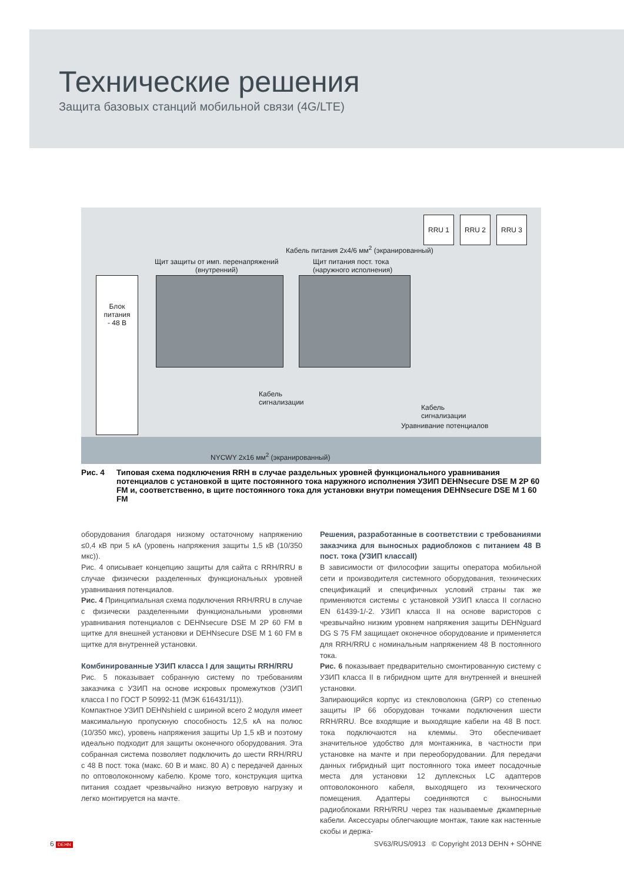Технические решения
Защита базовых станций мобильной связи (4G/LTE)
RRU 1 RRU 2 RRU 3
Кабель питания 2x4/6 мм<sup>2</sup> (экранированный)
Щит защиты от имп. перенапряжений
(внутренний)
Щит питания пост. тока
(наружного исполнения)
Блок
питания
- 48 В
Кабель
сигнализации
Кабель
сигнализации
Уравнивание потенциалов
NYCWY 2x16 мм<sup>2</sup> (экранированный)
Рис. 4 Типовая схема подключения RRH в случае раздельных уровней функционального уравнивания потенциалов с установкой в щите постоянного тока наружного исполнения УЗИП DEHNsecure DSE M 2P 60 FM и, соответственно, в щите постоянного тока для установки внутри помещения DEHNsecure DSE M 1 60 FM
оборудования благодаря низкому остаточному напряжению ≤0,4 кВ при 5 кА (уровень напряжения защиты 1,5 кВ (10/350 мкс)).
Рис. 4 описывает концепцию защиты для сайта с RRH/RRU в случае физически разделенных функциональных уровней уравнивания потенциалов.
Рис. 4 Принципиальная схема подключения RRH/RRU в случае с физически разделенными функциональными уровнями уравнивания потенциалов с DEHNsecure DSE M 2P 60 FM в щитке для внешней установки и DEHNsecure DSE M 1 60 FM в щитке для внутренней установки.
Комбинированные УЗИП класса I для защиты RRH/RRU
Рис. 5 показывает собранную систему по требованиям заказчика с УЗИП на основе искровых промежутков (УЗИП класса I по ГОСТ Р 50992-11 (МЭК 616431/11)).
Компактное УЗИП DEHNshield с шириной всего 2 модуля имеет максимальную пропускную способность 12,5 кА на полюс (10/350 мкс), уровень напряжения защиты Up 1,5 кВ и поэтому идеально подходит для защиты оконечного оборудования. Эта собранная система позволяет подключить до шести RRH/RRU с 48 В пост. тока (макс. 60 В и макс. 80 А) с передачей данных по оптоволоконному кабелю. Кроме того, конструкция щитка питания создает чрезвычайно низкую ветровую нагрузку и легко монтируется на мачте.
Решения, разработанные в соответствии с требованиями заказчика для выносных радиоблоков с питанием 48 В пост. тока (УЗИП классаII)
В зависимости от философии защиты оператора мобильной сети и производителя системного оборудования, технических спецификаций и специфичных условий страны так же применяются системы с установкой УЗИП класса II согласно EN 61439-1/-2. УЗИП класса II на основе варисторов с чрезвычайно низким уровнем напряжения защиты DEHNguard DG S 75 FM защищает оконечное оборудование и применяется для RRH/RRU с номинальным напряжением 48 В постоянного тока.
Рис. 6 показывает предварительно смонтированную систему с УЗИП класса II в гибридном щите для внутренней и внешней установки.
Запирающийся корпус из стекловолокна (GRP) со степенью защиты IP 66 оборудован точками подключения шести RRH/RRU. Все входящие и выходящие кабели на 48 В пост. тока подключаются на клеммы. Это обеспечивает значительное удобство для монтажника, в частности при установке на мачте и при переоборудовании. Для передачи данных гибридный щит постоянного тока имеет посадочные места для установки 12 дуплексных LC адаптеров оптоволоконного кабеля, выходящего из технического помещения. Адаптеры соединяются с выносными радиоблоками RRH/RRU через так называемые джамперные кабели. Аксессуары облегчающие монтаж, такие как настенные скобы и держа-
6 DEHN SV63/RUS/0913 © Copyright 2013 DEHN + SÖHNE